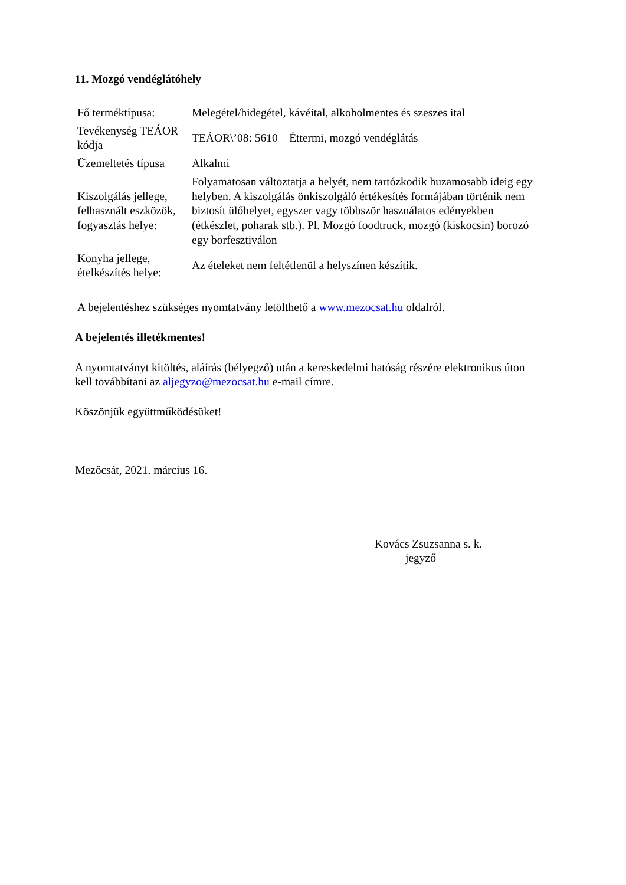11. Mozgó vendéglátóhely
| Fő terméktípusa: | Melegétel/hidegétel, kávéital, alkoholmentes és szeszes ital |
| Tevékenység TEÁOR kódja | TEÁOR\’08: 5610 – Éttermi, mozgó vendéglátás |
| Üzemeltetés típusa | Alkalmi |
| Kiszolgálás jellege, felhasznált eszközök, fogyasztás helye: | Folyamatosan változtatja a helyét, nem tartózkodik huzamosabb ideig egy helyben. A kiszolgálás önkiszolgáló értékesítés formájában történik nem biztosít ülőhelyet, egyszer vagy többször használatos edényekben (étkészlet, poharak stb.). Pl. Mozgó foodtruck, mozgó (kiskocsin) borozó egy borfesztiválon |
| Konyha jellege, ételkészítés helye: | Az ételeket nem feltétlenül a helyszínen készítik. |
A bejelentéshez szükséges nyomtatvány letölthető a www.mezocsat.hu oldalról.
A bejelentés illetékmentes!
A nyomtatványt kitöltés, aláírás (bélyegző) után a kereskedelmi hatóság részére elektronikus úton kell továbbítani az aljegyzo@mezocsat.hu e-mail címre.
Köszönjük együttműködésüket!
Mezőcsát, 2021. március 16.
Kovács Zsuzsanna s. k.
jegyző